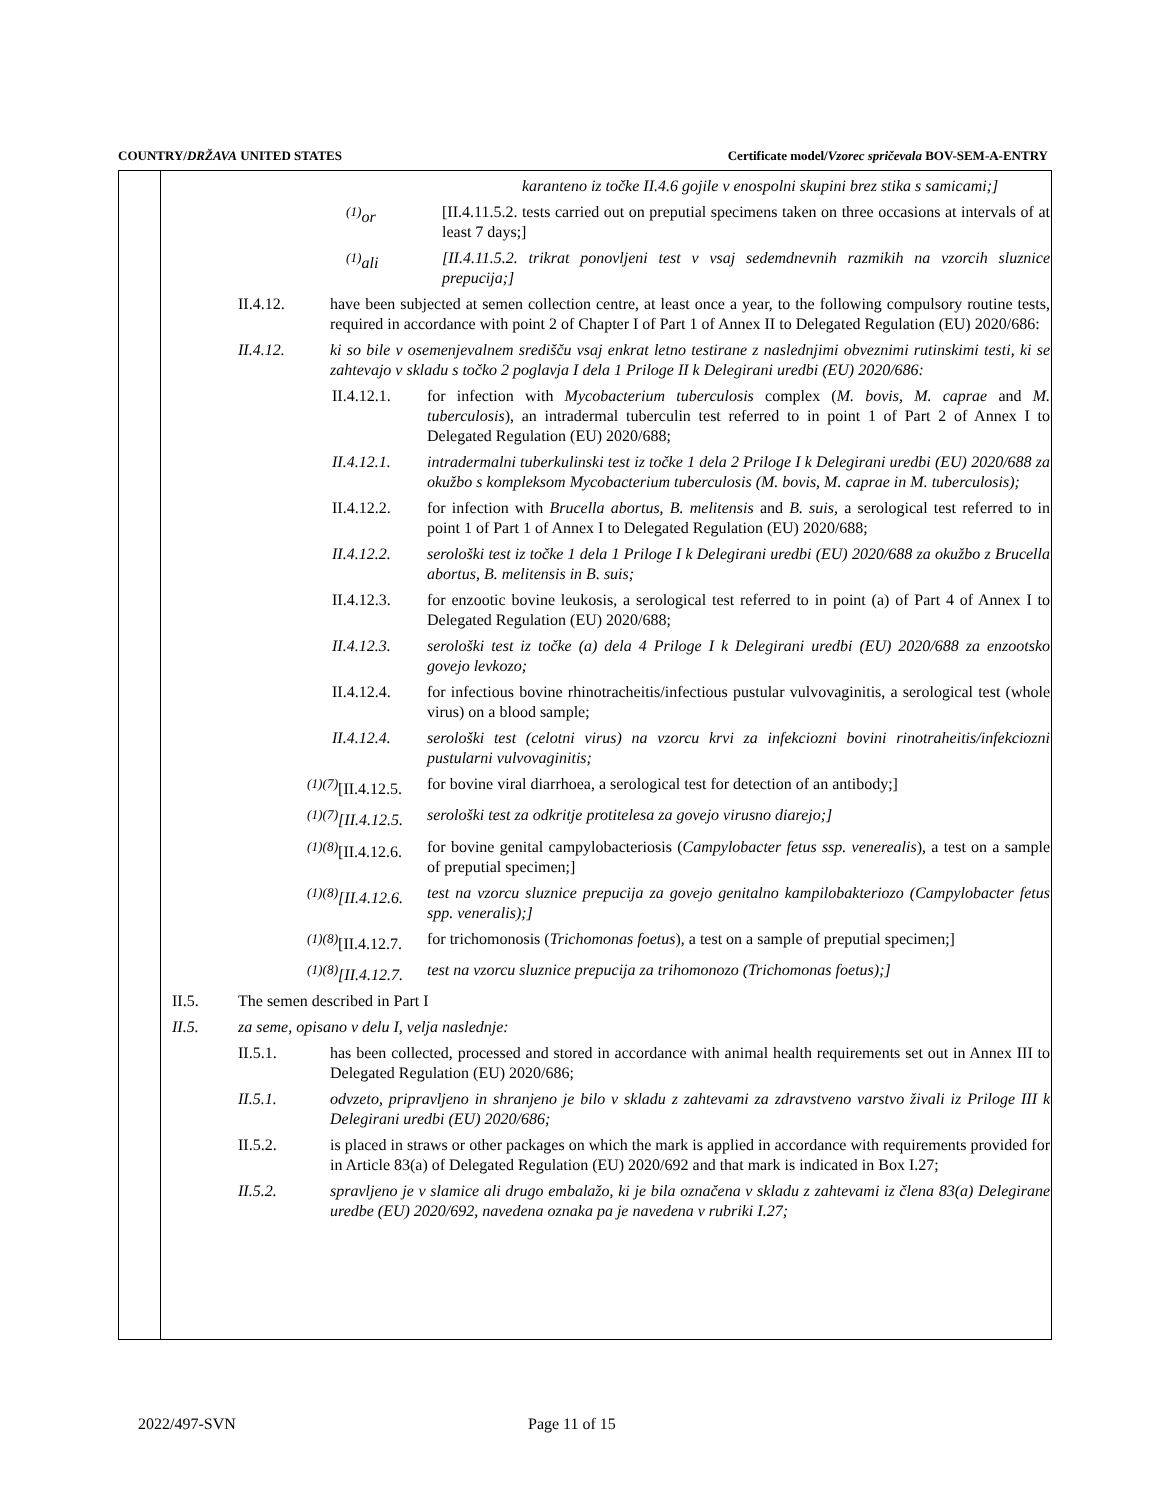COUNTRY/DRŽAVA UNITED STATES Certificate model/Vzorec spričevala BOV-SEM-A-ENTRY
karanteno iz točke II.4.6 gojile v enospolni skupini brez stika s samicami;]
<sup>(1)</sup> or [II.4.11.5.2. tests carried out on preputial specimens taken on three occasions at intervals of at least 7 days;]
<sup>(1)</sup> ali [II.4.11.5.2. trikrat ponovljeni test v vsaj sedemdnevnih razmikih na vzorcih sluznice prepucija;]
II.4.12. have been subjected at semen collection centre, at least once a year, to the following compulsory routine tests, required in accordance with point 2 of Chapter I of Part 1 of Annex II to Delegated Regulation (EU) 2020/686:
II.4.12. ki so bile v osemenjevalnem središču vsaj enkrat letno testirane z naslednjimi obveznimi rutinskimi testi, ki se zahtevajo v skladu s točko 2 poglavja I dela 1 Priloge II k Delegirani uredbi (EU) 2020/686:
II.4.12.1.
for infection with Mycobacterium tuberculosis complex (M. bovis, M. caprae and M. tuberculosis), an intradermal tuberculin test referred to in point 1 of Part 2 of Annex I to Delegated Regulation (EU) 2020/688;
II.4.12.1.
intradermalni tuberkulinski test iz točke 1 dela 2 Priloge I k Delegirani uredbi (EU) 2020/688 za okužbo s kompleksom Mycobacterium tuberculosis (M. bovis, M. caprae in M. tuberculosis);
II.4.12.2.
for infection with Brucella abortus, B. melitensis and B. suis, a serological test referred to in point 1 of Part 1 of Annex I to Delegated Regulation (EU) 2020/688;
II.4.12.2.
serološki test iz točke 1 dela 1 Priloge I k Delegirani uredbi (EU) 2020/688 za okužbo z Brucella abortus, B. melitensis in B. suis;
II.4.12.3.
for enzootic bovine leukosis, a serological test referred to in point (a) of Part 4 of Annex I to Delegated Regulation (EU) 2020/688;
II.4.12.3.
serološki test iz točke (a) dela 4 Priloge I k Delegirani uredbi (EU) 2020/688 za enzootsko govejo levkozo;
II.4.12.4.
for infectious bovine rhinotracheitis/infectious pustular vulvovaginitis, a serological test (whole virus) on a blood sample;
II.4.12.4.
serološki test (celotni virus) na vzorcu krvi za infekciozni bovini rinotraheitis/infekciozni pustularni vulvovaginitis;
<sup>(1)(7)</sup>[II.4.12.5.
for bovine viral diarrhoea, a serological test for detection of an antibody;]
<sup>(1)(7)</sup>[II.4.12.5.
serološki test za odkritje protitelesa za govejo virusno diarejo;]
<sup>(1)(8)</sup>[II.4.12.6.
for bovine genital campylobacteriosis (Campylobacter fetus ssp. venerealis), a test on a sample of preputial specimen;]
<sup>(1)(8)</sup>[II.4.12.6.
test na vzorcu sluznice prepucija za govejo genitalno kampilobakteriozo (Campylobacter fetus spp. veneralis);]
<sup>(1)(8)</sup>[II.4.12.7.
for trichomonosis (Trichomonas foetus), a test on a sample of preputial specimen;]
<sup>(1)(8)</sup>[II.4.12.7.
test na vzorcu sluznice prepucija za trihomonozo (Trichomonas foetus);]
II.5. The semen described in Part I
II.5. za seme, opisano v delu I, velja naslednje:
II.5.1. has been collected, processed and stored in accordance with animal health requirements set out in Annex III to Delegated Regulation (EU) 2020/686;
II.5.1. odvzeto, pripravljeno in shranjeno je bilo v skladu z zahtevami za zdravstveno varstvo živali iz Priloge III k Delegirani uredbi (EU) 2020/686;
II.5.2. is placed in straws or other packages on which the mark is applied in accordance with requirements provided for in Article 83(a) of Delegated Regulation (EU) 2020/692 and that mark is indicated in Box I.27;
II.5.2. spravljeno je v slamice ali drugo embalažo, ki je bila označena v skladu z zahtevami iz člena 83(a) Delegirane uredbe (EU) 2020/692, navedena oznaka pa je navedena v rubriki I.27;
2022/497-SVN Page 11 of 15